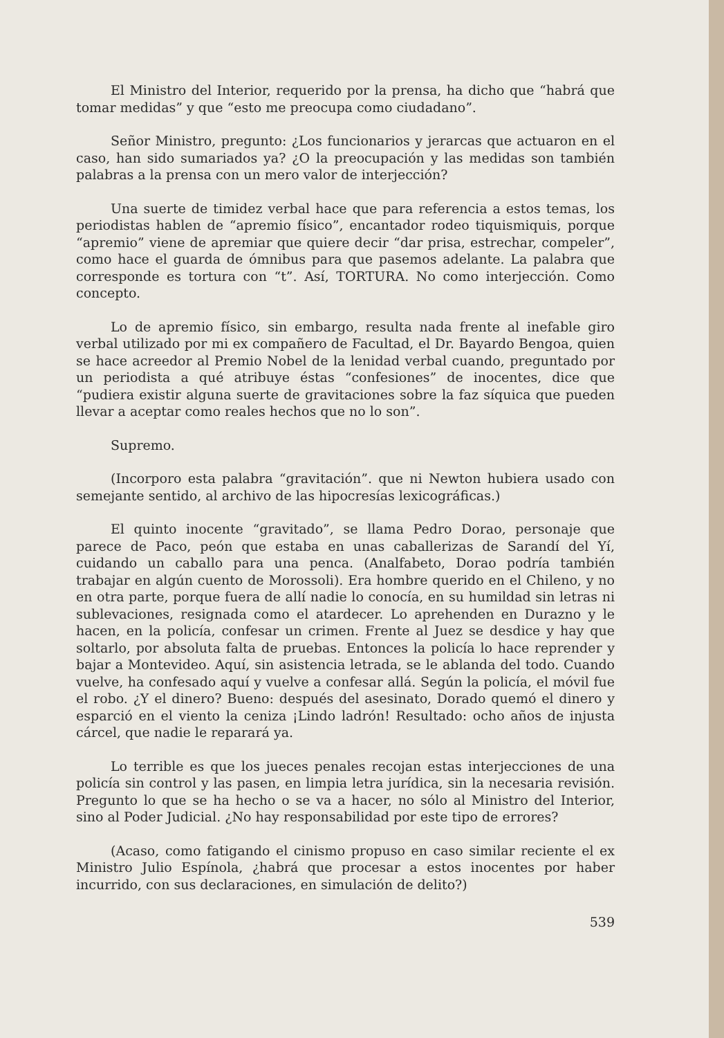El Ministro del Interior, requerido por la prensa, ha dicho que “habrá que tomar medidas” y que “esto me preocupa como ciudadano”.
Señor Ministro, pregunto: ¿Los funcionarios y jerarcas que actuaron en el caso, han sido sumariados ya? ¿O la preocupación y las medidas son también palabras a la prensa con un mero valor de interjección?
Una suerte de timidez verbal hace que para referencia a estos temas, los periodistas hablen de “apremio físico”, encantador rodeo tiquismiquis, porque “apremio” viene de apremiar que quiere decir “dar prisa, estrechar, compeler”, como hace el guarda de ómnibus para que pasemos adelante. La palabra que corresponde es tortura con “t”. Así, TORTURA. No como interjección. Como concepto.
Lo de apremio físico, sin embargo, resulta nada frente al inefable giro verbal utilizado por mi ex compañero de Facultad, el Dr. Bayardo Bengoa, quien se hace acreedor al Premio Nobel de la lenidad verbal cuando, preguntado por un periodista a qué atribuye éstas “confesiones” de inocentes, dice que “pudiera existir alguna suerte de gravitaciones sobre la faz síquica que pueden llevar a aceptar como reales hechos que no lo son”.
Supremo.
(Incorporo esta palabra “gravitación”. que ni Newton hubiera usado con semejante sentido, al archivo de las hipocresías lexicográficas.)
El quinto inocente “gravitado”, se llama Pedro Dorao, personaje que parece de Paco, peón que estaba en unas caballerizas de Sarandí del Yí, cuidando un caballo para una penca. (Analfabeto, Dorao podría también trabajar en algún cuento de Morossoli). Era hombre querido en el Chileno, y no en otra parte, porque fuera de allí nadie lo conocía, en su humildad sin letras ni sublevaciones, resignada como el atardecer. Lo aprehenden en Durazno y le hacen, en la policía, confesar un crimen. Frente al Juez se desdice y hay que soltarlo, por absoluta falta de pruebas. Entonces la policía lo hace reprender y bajar a Montevideo. Aquí, sin asistencia letrada, se le ablanda del todo. Cuando vuelve, ha confesado aquí y vuelve a confesar allá. Según la policía, el móvil fue el robo. ¿Y el dinero? Bueno: después del asesinato, Dorado quemó el dinero y esparció en el viento la ceniza ¡Lindo ladrón! Resultado: ocho años de injusta cárcel, que nadie le reparará ya.
Lo terrible es que los jueces penales recojan estas interjecciones de una policía sin control y las pasen, en limpia letra jurídica, sin la necesaria revisión. Pregunto lo que se ha hecho o se va a hacer, no sólo al Ministro del Interior, sino al Poder Judicial. ¿No hay responsabilidad por este tipo de errores?
(Acaso, como fatigando el cinismo propuso en caso similar reciente el ex Ministro Julio Espínola, ¿habrá que procesar a estos inocentes por haber incurrido, con sus declaraciones, en simulación de delito?)
539